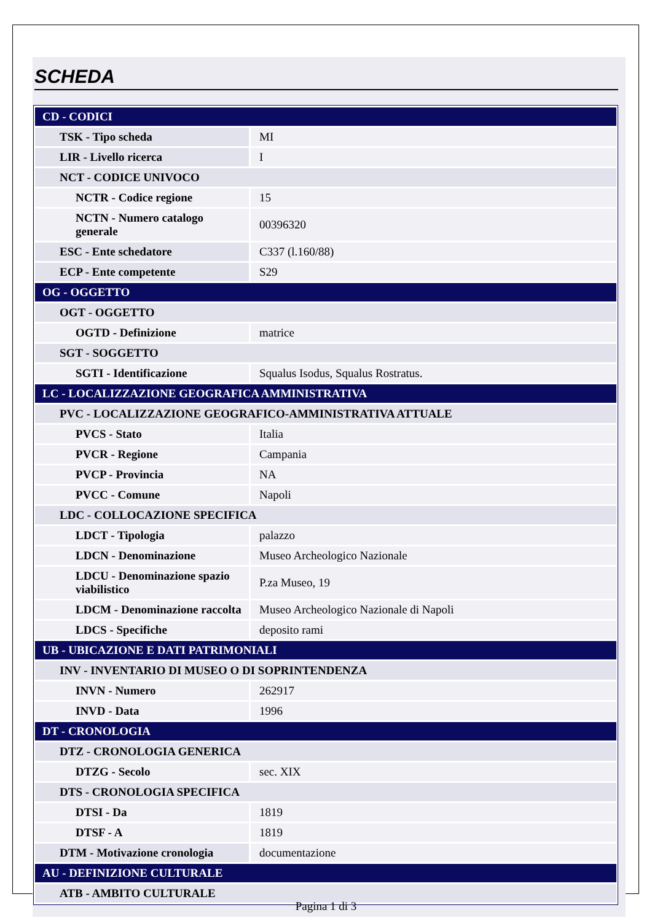SCHEDA
| CD - CODICI | |
| TSK - Tipo scheda | MI |
| LIR - Livello ricerca | I |
| NCT - CODICE UNIVOCO | |
| NCTR - Codice regione | 15 |
| NCTN - Numero catalogo generale | 00396320 |
| ESC - Ente schedatore | C337 (l.160/88) |
| ECP - Ente competente | S29 |
| OG - OGGETTO | |
| OGT - OGGETTO | |
| OGTD - Definizione | matrice |
| SGT - SOGGETTO | |
| SGTI - Identificazione | Squalus Isodus, Squalus Rostratus. |
| LC - LOCALIZZAZIONE GEOGRAFICA AMMINISTRATIVA | |
| PVC - LOCALIZZAZIONE GEOGRAFICO-AMMINISTRATIVA ATTUALE | |
| PVCS - Stato | Italia |
| PVCR - Regione | Campania |
| PVCP - Provincia | NA |
| PVCC - Comune | Napoli |
| LDC - COLLOCAZIONE SPECIFICA | |
| LDCT - Tipologia | palazzo |
| LDCN - Denominazione | Museo Archeologico Nazionale |
| LDCU - Denominazione spazio viabilistico | P.za Museo, 19 |
| LDCM - Denominazione raccolta | Museo Archeologico Nazionale di Napoli |
| LDCS - Specifiche | deposito rami |
| UB - UBICAZIONE E DATI PATRIMONIALI | |
| INV - INVENTARIO DI MUSEO O DI SOPRINTENDENZA | |
| INVN - Numero | 262917 |
| INVD - Data | 1996 |
| DT - CRONOLOGIA | |
| DTZ - CRONOLOGIA GENERICA | |
| DTZG - Secolo | sec. XIX |
| DTS - CRONOLOGIA SPECIFICA | |
| DTSI - Da | 1819 |
| DTSF - A | 1819 |
| DTM - Motivazione cronologia | documentazione |
| AU - DEFINIZIONE CULTURALE | |
| ATB - AMBITO CULTURALE | |
Pagina 1 di 3